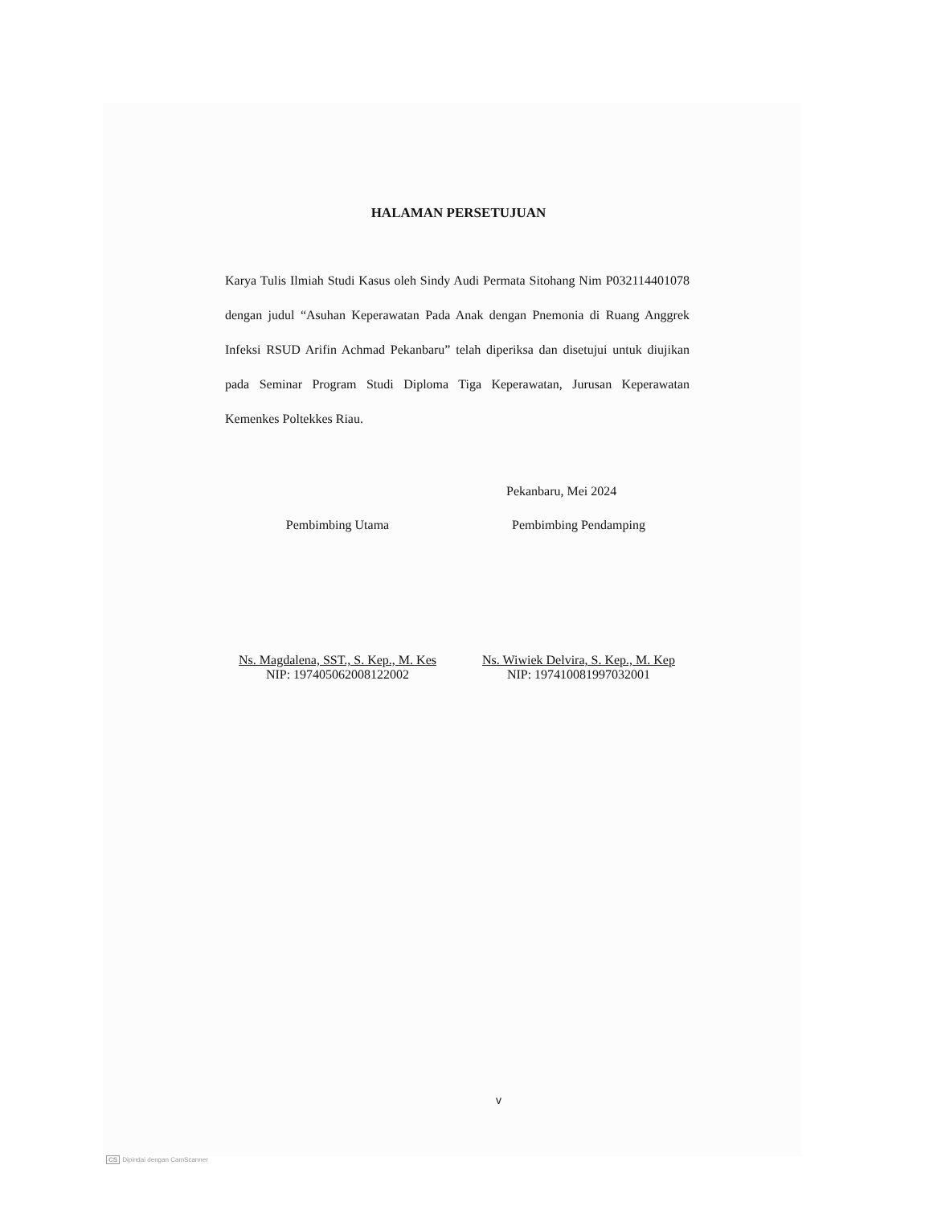HALAMAN PERSETUJUAN
Karya Tulis Ilmiah Studi Kasus oleh Sindy Audi Permata Sitohang Nim P032114401078 dengan judul “Asuhan Keperawatan Pada Anak dengan Pnemonia di Ruang Anggrek Infeksi RSUD Arifin Achmad Pekanbaru” telah diperiksa dan disetujui untuk diujikan pada Seminar Program Studi Diploma Tiga Keperawatan, Jurusan Keperawatan Kemenkes Poltekkes Riau.
Pekanbaru, Mei 2024
Pembimbing Utama
Ns. Magdalena, SST., S. Kep., M. Kes
NIP: 197405062008122002
Pembimbing Pendamping
Ns. Wiwiek Delvira, S. Kep., M. Kep
NIP: 197410081997032001
v
CS Dipindai dengan CamScanner